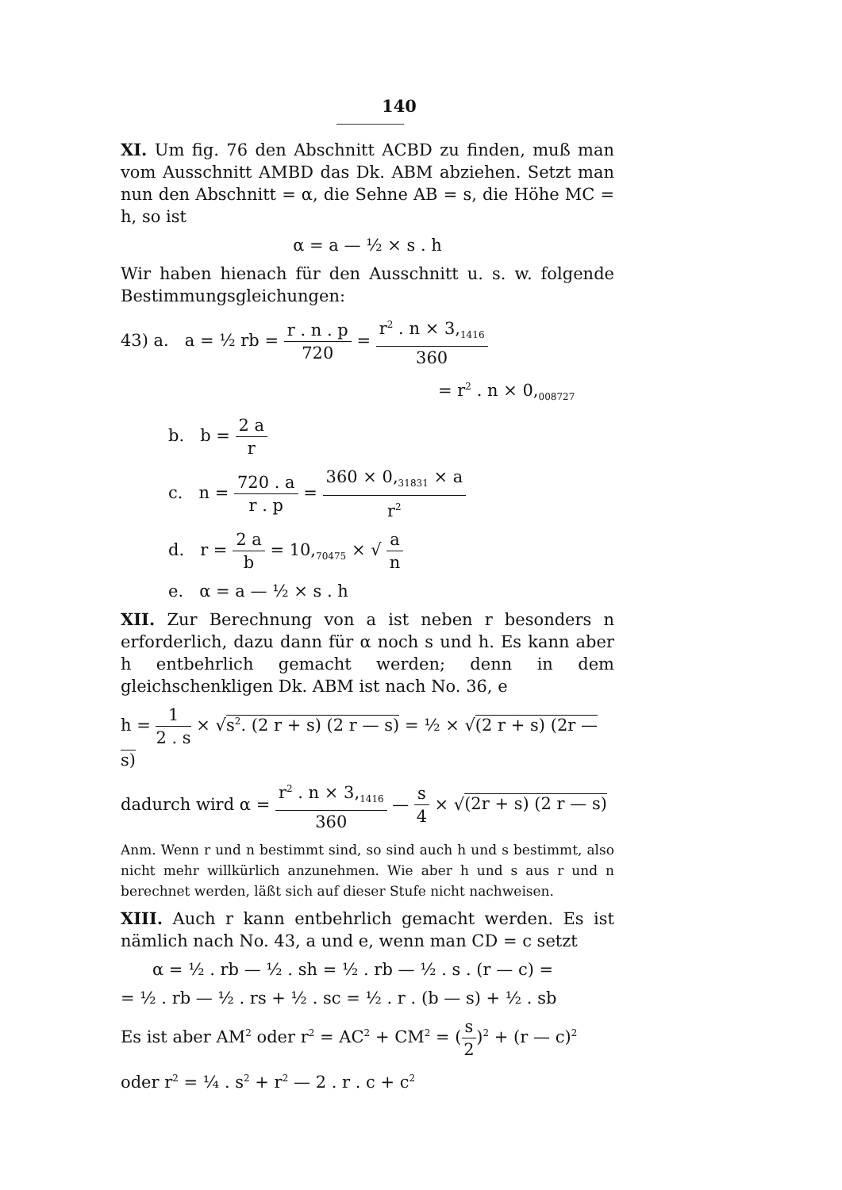140
XI. Um fig. 76 den Abschnitt ACBD zu finden, muß man vom Ausschnitt AMBD das Dk. ABM abziehen. Setzt man nun den Abschnitt = α, die Sehne AB = s, die Höhe MC = h, so ist
α = a — ½ × s . h
Wir haben hienach für den Ausschnitt u. s. w. folgende Bestimmungsgleichungen:
43) a. a = ½ rb = r . n . p 720 = r<sup>2</sup> . n × 3,<sub>1416</sub> 360
= r<sup>2</sup> . n × 0,<sub>008727</sub>
b. b = 2 a r
c. n = 720 . a r . p = 360 × 0,<sub>31831</sub> × a r<sup>2</sup>
d. r = 2 a b = 10,<sub>70475</sub> × √ a n
e. α = a — ½ × s . h
XII. Zur Berechnung von a ist neben r besonders n erforderlich, dazu dann für α noch s und h. Es kann aber h entbehrlich gemacht werden; denn in dem gleichschenkligen Dk. ABM ist nach No. 36, e
h = 1 2 . s × √s<sup>2</sup>. (2 r + s) (2 r — s) = ½ × √(2 r + s) (2r — s)
dadurch wird α = r<sup>2</sup> . n × 3,<sub>1416</sub> 360 — s 4 × √(2r + s) (2 r — s)
Anm. Wenn r und n bestimmt sind, so sind auch h und s bestimmt, also nicht mehr willkürlich anzunehmen. Wie aber h und s aus r und n berechnet werden, läßt sich auf dieser Stufe nicht nachweisen.
XIII. Auch r kann entbehrlich gemacht werden. Es ist nämlich nach No. 43, a und e, wenn man CD = c setzt
α = ½ . rb — ½ . sh = ½ . rb — ½ . s . (r — c) =
= ½ . rb — ½ . rs + ½ . sc = ½ . r . (b — s) + ½ . sb
Es ist aber AM<sup>2</sup> oder r<sup>2</sup> = AC<sup>2</sup> + CM<sup>2</sup> = (s 2)<sup>2</sup> + (r — c)<sup>2</sup>
oder r<sup>2</sup> = ¼ . s<sup>2</sup> + r<sup>2</sup> — 2 . r . c + c<sup>2</sup>